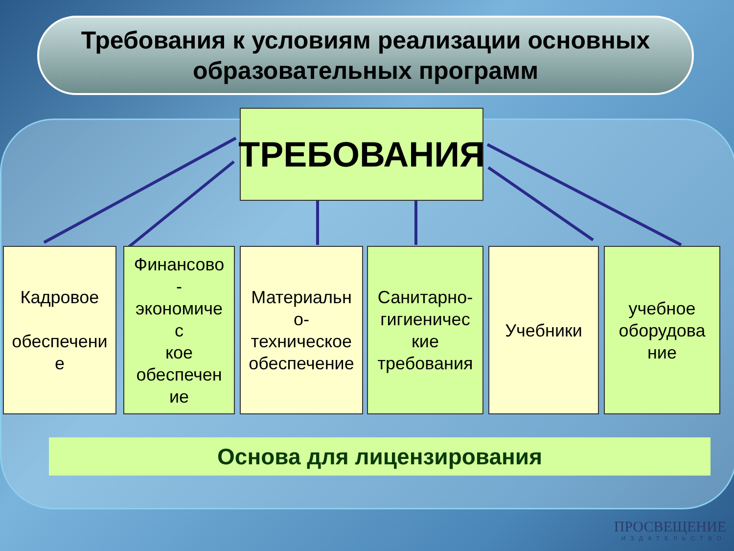Требования к условиям реализации основных
образовательных программ
ТРЕБОВАНИЯ
Кадровое
обеспечени
е
Финансово
-
экономиче
с
кое
обеспечен
ие
Материальн
о-
техническое
обеспечение
Санитарно-
гигиеничес
кие
требования
Учебники
учебное
оборудова
ние
Основа для лицензирования
ПРОСВЕЩЕНИЕ
ИЗДАТЕЛЬСТВО